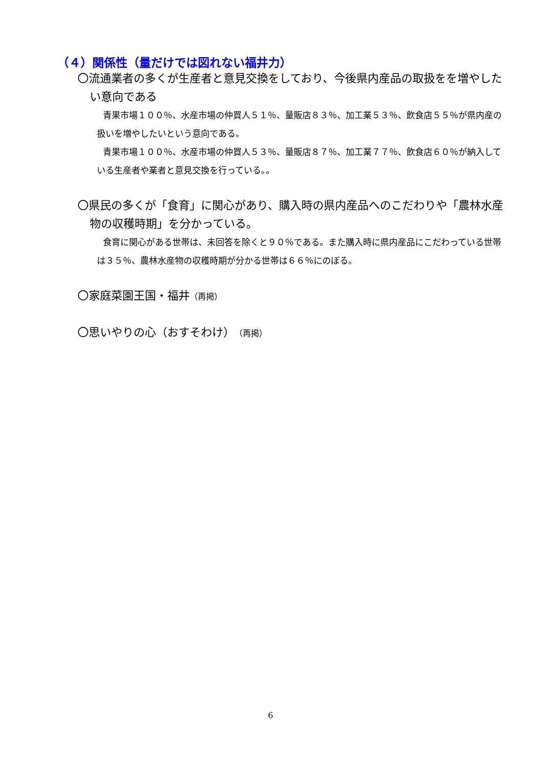（４）関係性（量だけでは図れない福井力）
〇流通業者の多くが生産者と意見交換をしており、今後県内産品の取扱をを増やしたい意向である
青果市場１００％、水産市場の仲買人５１％、量販店８３％、加工業５３％、飲食店５５％が県内産の扱いを増やしたいという意向である。
青果市場１００％、水産市場の仲買人５３％、量販店８７％、加工業７７％、飲食店６０％が納入している生産者や業者と意見交換を行っている。。
〇県民の多くが「食育」に関心があり、購入時の県内産品へのこだわりや「農林水産物の収穫時期」を分かっている。
食育に関心がある世帯は、未回答を除くと９０％である。また購入時に県内産品にこだわっている世帯は３５％、農林水産物の収穫時期が分かる世帯は６６％にのぼる。
〇家庭菜園王国・福井（再掲）
〇思いやりの心（おすそわけ）（再掲）
6